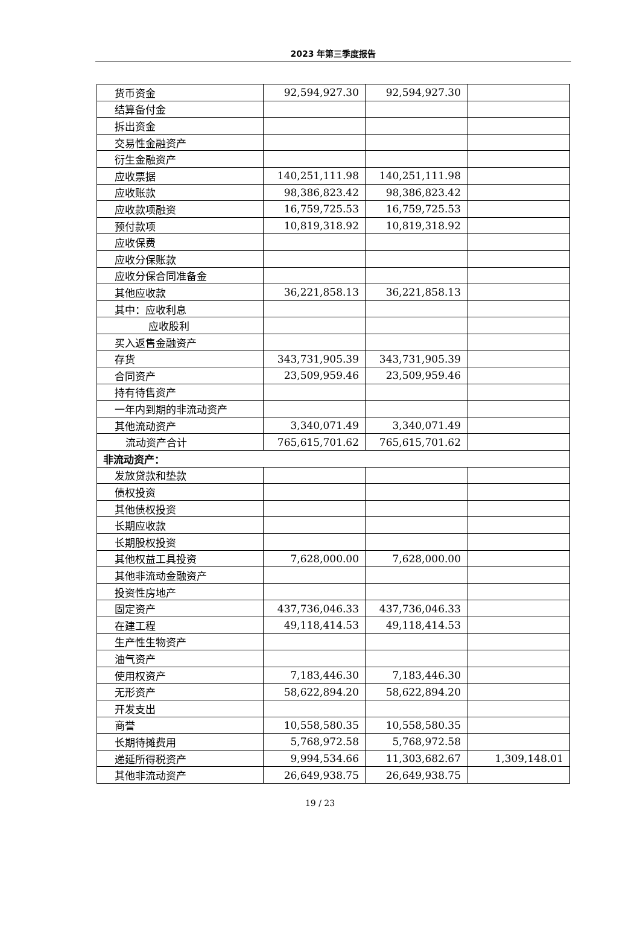2023 年第三季度报告
| 货币资金 | 92,594,927.30 | 92,594,927.30 | |
| 结算备付金 | | | |
| 拆出资金 | | | |
| 交易性金融资产 | | | |
| 衍生金融资产 | | | |
| 应收票据 | 140,251,111.98 | 140,251,111.98 | |
| 应收账款 | 98,386,823.42 | 98,386,823.42 | |
| 应收款项融资 | 16,759,725.53 | 16,759,725.53 | |
| 预付款项 | 10,819,318.92 | 10,819,318.92 | |
| 应收保费 | | | |
| 应收分保账款 | | | |
| 应收分保合同准备金 | | | |
| 其他应收款 | 36,221,858.13 | 36,221,858.13 | |
| 其中：应收利息 | | | |
| 应收股利 | | | |
| 买入返售金融资产 | | | |
| 存货 | 343,731,905.39 | 343,731,905.39 | |
| 合同资产 | 23,509,959.46 | 23,509,959.46 | |
| 持有待售资产 | | | |
| 一年内到期的非流动资产 | | | |
| 其他流动资产 | 3,340,071.49 | 3,340,071.49 | |
| 流动资产合计 | 765,615,701.62 | 765,615,701.62 | |
| 非流动资产： | | | |
| 发放贷款和垫款 | | | |
| 债权投资 | | | |
| 其他债权投资 | | | |
| 长期应收款 | | | |
| 长期股权投资 | | | |
| 其他权益工具投资 | 7,628,000.00 | 7,628,000.00 | |
| 其他非流动金融资产 | | | |
| 投资性房地产 | | | |
| 固定资产 | 437,736,046.33 | 437,736,046.33 | |
| 在建工程 | 49,118,414.53 | 49,118,414.53 | |
| 生产性生物资产 | | | |
| 油气资产 | | | |
| 使用权资产 | 7,183,446.30 | 7,183,446.30 | |
| 无形资产 | 58,622,894.20 | 58,622,894.20 | |
| 开发支出 | | | |
| 商誉 | 10,558,580.35 | 10,558,580.35 | |
| 长期待摊费用 | 5,768,972.58 | 5,768,972.58 | |
| 递延所得税资产 | 9,994,534.66 | 11,303,682.67 | 1,309,148.01 |
| 其他非流动资产 | 26,649,938.75 | 26,649,938.75 | |
19 / 23